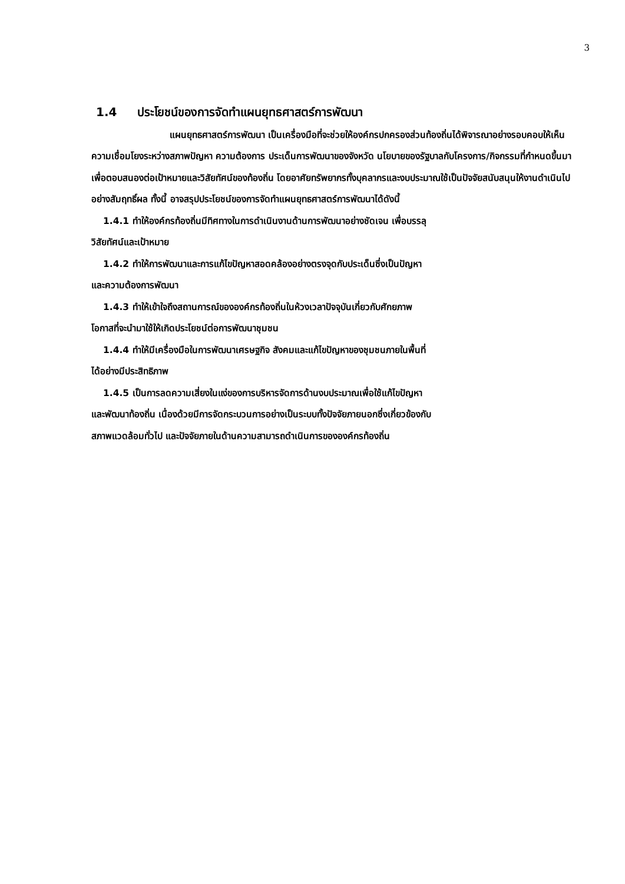3
1.4 ประโยชน์ของการจัดทำแผนยุทธศาสตร์การพัฒนา
แผนยุทธศาสตร์การพัฒนา เป็นเครื่องมือที่จะช่วยให้องค์กรปกครองส่วนท้องถิ่นได้พิจารณาอย่างรอบคอบให้เห็นความเชื่อมโยงระหว่างสภาพปัญหา ความต้องการ ประเด็นการพัฒนาของจังหวัด นโยบายของรัฐบาลกับโครงการ/กิจกรรมที่กำหนดขึ้นมาเพื่อตอบสนองต่อเป้าหมายและวิสัยทัศน์ของท้องถิ่น โดยอาศัยทรัพยากรทั้งบุคลากรและงบประมาณใช้เป็นปัจจัยสนับสนุนให้งานดำเนินไปอย่างสัมฤทธิ์ผล ทั้งนี้ อาจสรุปประโยชน์ของการจัดทำแผนยุทธศาสตร์การพัฒนาได้ดังนี้
1.4.1 ทำให้องค์กรท้องถิ่นมีทิศทางในการดำเนินงานด้านการพัฒนาอย่างชัดเจน เพื่อบรรลุ
วิสัยทัศน์และเป้าหมาย
1.4.2 ทำให้การพัฒนาและการแก้ไขปัญหาสอดคล้องอย่างตรงจุดกับประเด็นซึ่งเป็นปัญหา
และความต้องการพัฒนา
1.4.3 ทำให้เข้าใจถึงสถานการณ์ขององค์กรท้องถิ่นในห้วงเวลาปัจจุบันเกี่ยวกับศักยภาพ
โอกาสที่จะนำมาใช้ให้เกิดประโยชน์ต่อการพัฒนาชุมชน
1.4.4 ทำให้มีเครื่องมือในการพัฒนาเศรษฐกิจ สังคมและแก้ไขปัญหาของชุมชนภายในพื้นที่
ได้อย่างมีประสิทธิภาพ
1.4.5 เป็นการลดความเสี่ยงในแง่ของการบริหารจัดการด้านงบประมาณเพื่อใช้แก้ไขปัญหา
และพัฒนาท้องถิ่น เนื่องด้วยมีการจัดกระบวนการอย่างเป็นระบบทั้งปัจจัยภายนอกซึ่งเกี่ยวข้องกับ
สภาพแวดล้อมทั่วไป และปัจจัยภายในด้านความสามารถดำเนินการขององค์กรท้องถิ่น